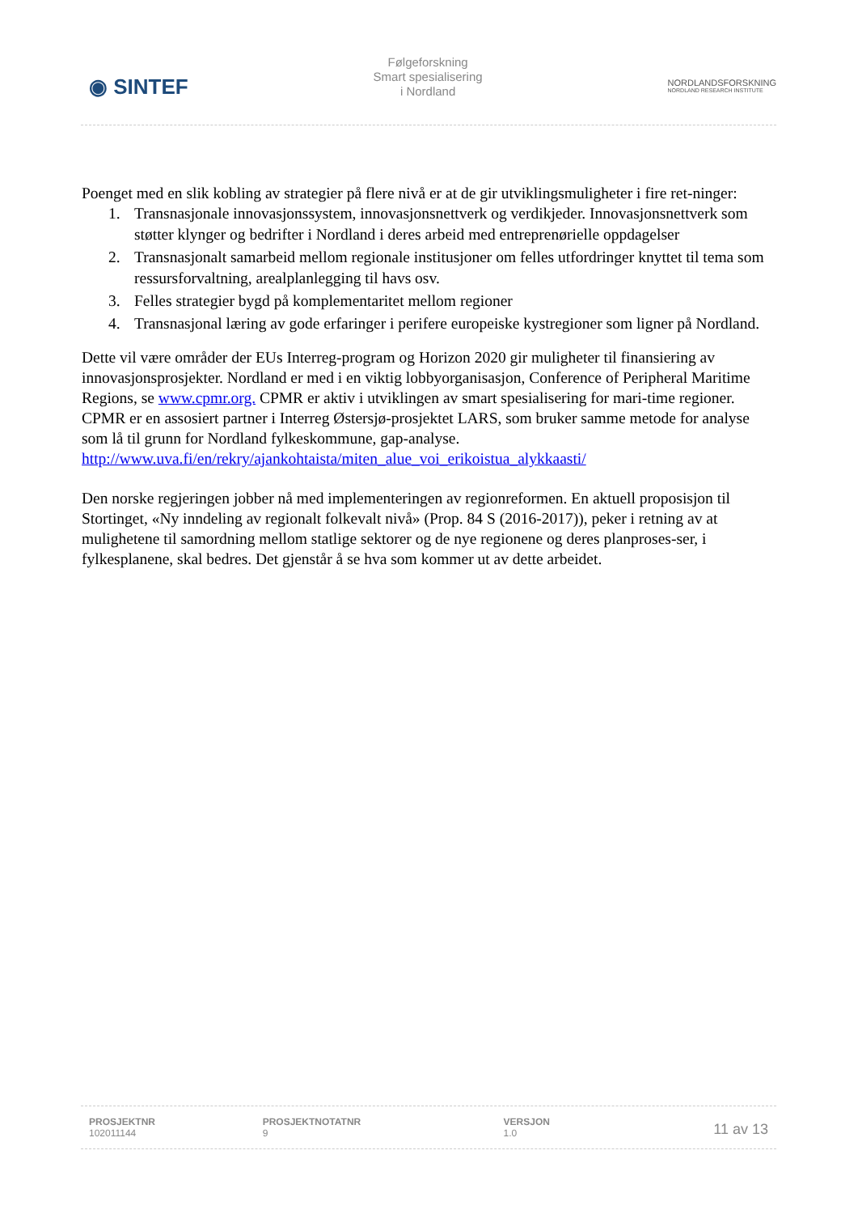◉ SINTEF
Følgeforskning
Smart spesialisering
i Nordland
NORDLANDSFORSKNING
NORDLAND RESEARCH INSTITUTE
Poenget med en slik kobling av strategier på flere nivå er at de gir utviklingsmuligheter i fire ret-ninger:
1. Transnasjonale innovasjonssystem, innovasjonsnettverk og verdikjeder. Innovasjonsnettverk som støtter klynger og bedrifter i Nordland i deres arbeid med entreprenørielle oppdagelser
2. Transnasjonalt samarbeid mellom regionale institusjoner om felles utfordringer knyttet til tema som ressursforvaltning, arealplanlegging til havs osv.
3. Felles strategier bygd på komplementaritet mellom regioner
4. Transnasjonal læring av gode erfaringer i perifere europeiske kystregioner som ligner på Nordland.
Dette vil være områder der EUs Interreg-program og Horizon 2020 gir muligheter til finansiering av innovasjonsprosjekter. Nordland er med i en viktig lobbyorganisasjon, Conference of Peripheral Maritime Regions, se www.cpmr.org. CPMR er aktiv i utviklingen av smart spesialisering for mari-time regioner. CPMR er en assosiert partner i Interreg Østersjø-prosjektet LARS, som bruker samme metode for analyse som lå til grunn for Nordland fylkeskommune, gap-analyse. http://www.uva.fi/en/rekry/ajankohtaista/miten_alue_voi_erikoistua_alykkaasti/
Den norske regjeringen jobber nå med implementeringen av regionreformen. En aktuell proposisjon til Stortinget, «Ny inndeling av regionalt folkevalt nivå» (Prop. 84 S (2016-2017)), peker i retning av at mulighetene til samordning mellom statlige sektorer og de nye regionene og deres planproses-ser, i fylkesplanene, skal bedres. Det gjenstår å se hva som kommer ut av dette arbeidet.
| PROSJEKTNR 102011144 | PROSJEKTNOTATNR 9 | VERSJON 1.0 | 11 av 13 |